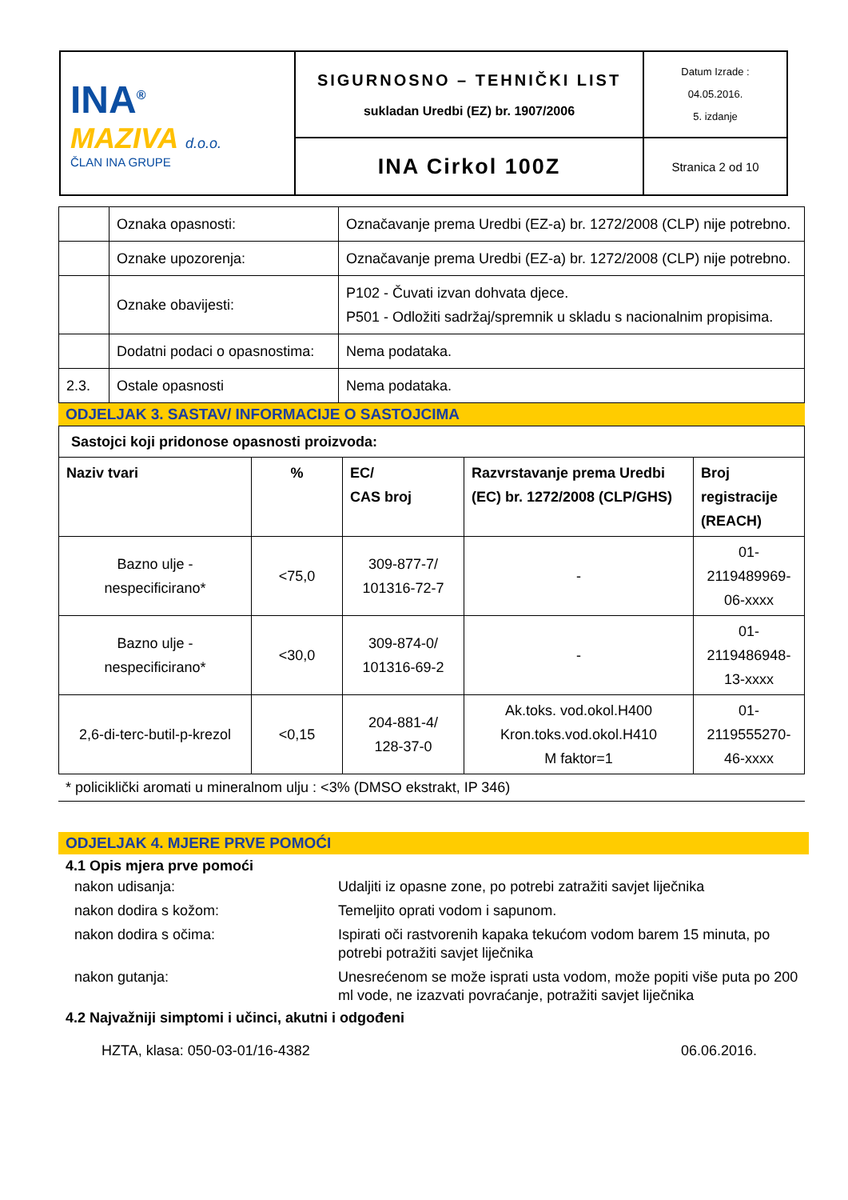| INA<sup>®</sup> MAZIVA d.o.o. ČLAN INA GRUPE | SIGURNOSNO – TEHNIČKI LIST sukladan Uredbi (EZ) br. 1907/2006 | Datum Izrade : 04.05.2016. 5. izdanje |
| | INA Cirkol 100Z | Stranica 2 od 10 |
| | Oznaka opasnosti: | Označavanje prema Uredbi (EZ-a) br. 1272/2008 (CLP) nije potrebno. |
| | Oznake upozorenja: | Označavanje prema Uredbi (EZ-a) br. 1272/2008 (CLP) nije potrebno. |
| | Oznake obavijesti: | P102 - Čuvati izvan dohvata djece. P501 - Odložiti sadržaj/spremnik u skladu s nacionalnim propisima. |
| | Dodatni podaci o opasnostima: | Nema podataka. |
| 2.3. | Ostale opasnosti | Nema podataka. |
ODJELJAK 3. SASTAV/ INFORMACIJE O SASTOJCIMA
| Sastojci koji pridonose opasnosti proizvoda: | | | | |
| --- | --- | --- | --- | --- |
| Naziv tvari | % | EC/ CAS broj | Razvrstavanje prema Uredbi (EC) br. 1272/2008 (CLP/GHS) | Broj registracije (REACH) |
| Bazno ulje - nespecificirano* | <75,0 | 309-877-7/ 101316-72-7 | - | 01- 2119489969- 06-xxxx |
| Bazno ulje - nespecificirano* | <30,0 | 309-874-0/ 101316-69-2 | - | 01- 2119486948- 13-xxxx |
| 2,6-di-terc-butil-p-krezol | <0,15 | 204-881-4/ 128-37-0 | Ak.toks. vod.okol.H400 Kron.toks.vod.okol.H410 M faktor=1 | 01- 2119555270- 46-xxxx |
* policiklički aromati u mineralnom ulju : <3% (DMSO ekstrakt, IP 346)
ODJELJAK 4. MJERE PRVE POMOĆI
4.1 Opis mjera prve pomoći
nakon udisanja: Udaljiti iz opasne zone, po potrebi zatražiti savjet liječnika
nakon dodira s kožom: Temeljito oprati vodom i sapunom.
nakon dodira s očima: Ispirati oči rastvorenih kapaka tekućom vodom barem 15 minuta, po potrebi potražiti savjet liječnika
nakon gutanja: Unesrećenom se može isprati usta vodom, može popiti više puta po 200 ml vode, ne izazvati povraćanje, potražiti savjet liječnika
4.2 Najvažniji simptomi i učinci, akutni i odgođeni
HZTA, klasa: 050-03-01/16-4382 06.06.2016.